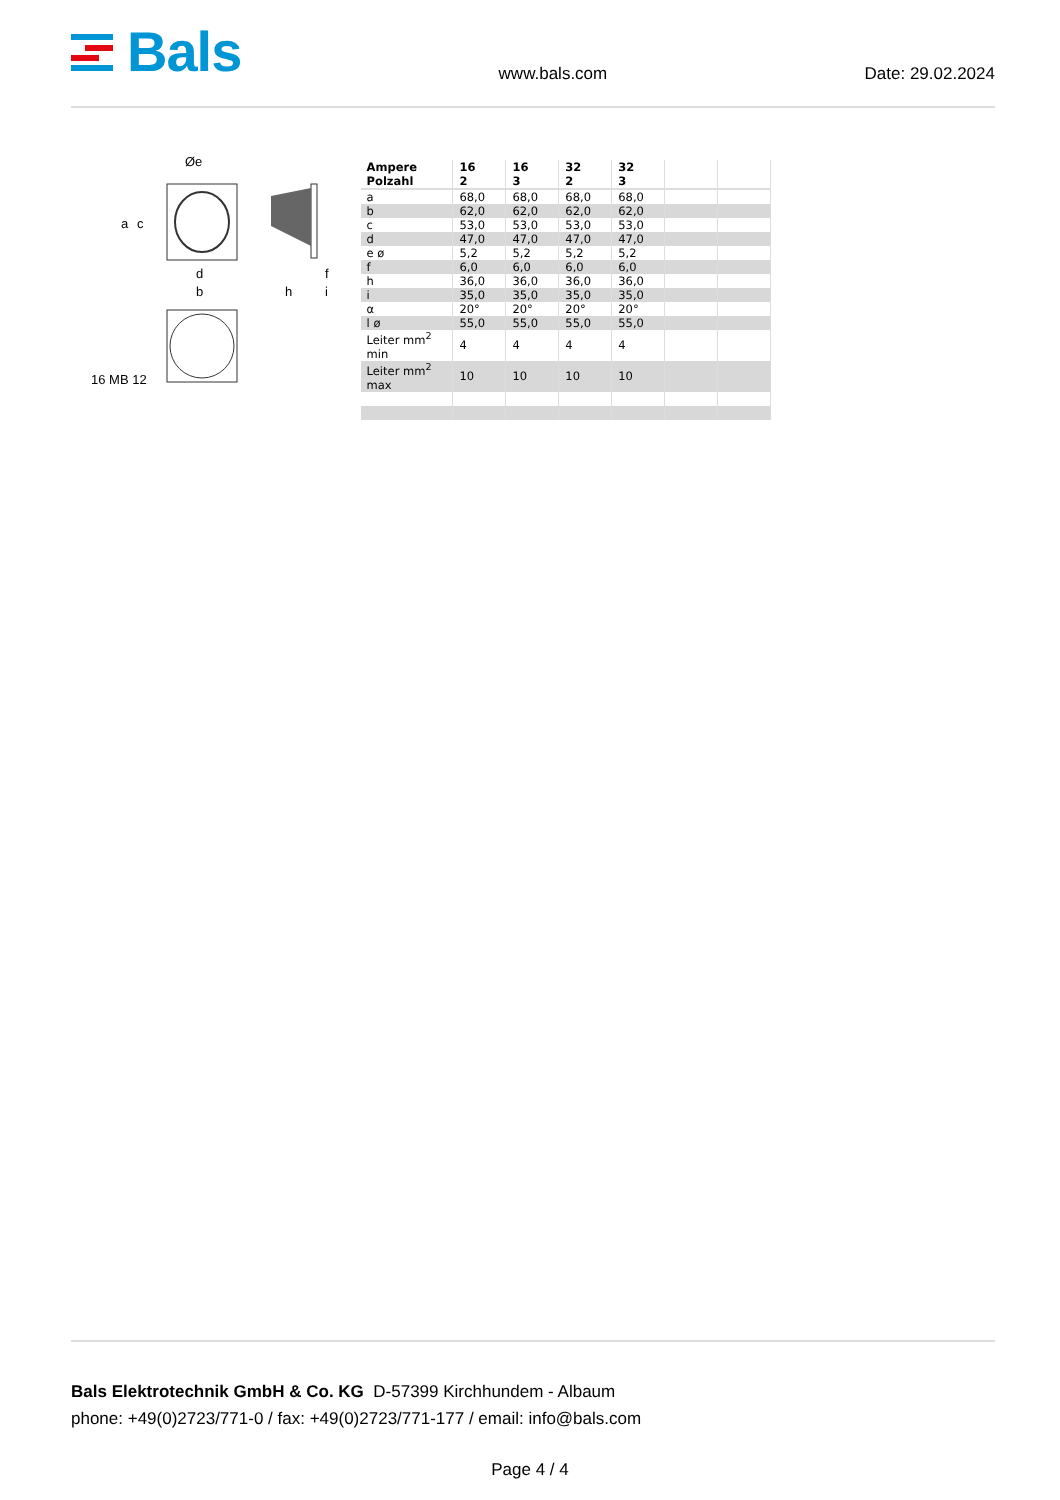Bals
www.bals.com
Date: 29.02.2024
Øe
a c
d
b h
f
i
16 MB 12
| Ampere Polzahl | 16 2 | 16 3 | 32 2 | 32 3 | | |
| --- | --- | --- | --- | --- | --- | --- |
| a | 68,0 | 68,0 | 68,0 | 68,0 | | |
| b | 62,0 | 62,0 | 62,0 | 62,0 | | |
| c | 53,0 | 53,0 | 53,0 | 53,0 | | |
| d | 47,0 | 47,0 | 47,0 | 47,0 | | |
| e ø | 5,2 | 5,2 | 5,2 | 5,2 | | |
| f | 6,0 | 6,0 | 6,0 | 6,0 | | |
| h | 36,0 | 36,0 | 36,0 | 36,0 | | |
| i | 35,0 | 35,0 | 35,0 | 35,0 | | |
| α | 20° | 20° | 20° | 20° | | |
| l ø | 55,0 | 55,0 | 55,0 | 55,0 | | |
| Leiter mm<sup>2</sup> min | 4 | 4 | 4 | 4 | | |
| Leiter mm<sup>2</sup> max | 10 | 10 | 10 | 10 | | |
Bals Elektrotechnik GmbH & Co. KG D-57399 Kirchhundem - Albaum
phone: +49(0)2723/771-0 / fax: +49(0)2723/771-177 / email: info@bals.com
Page 4 / 4